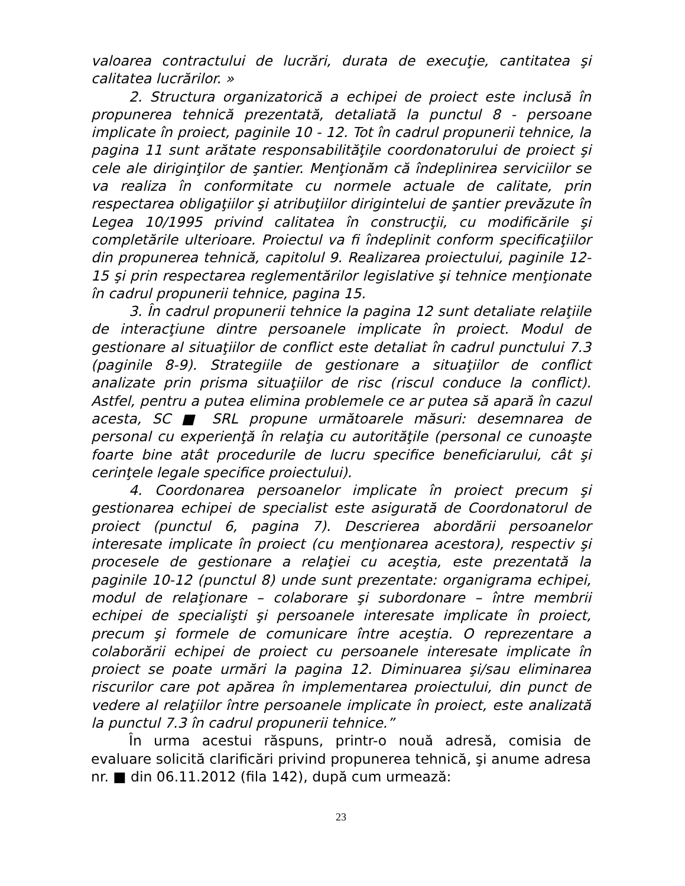valoarea contractului de lucrări, durata de execuţie, cantitatea şi calitatea lucrărilor. »
2. Structura organizatorică a echipei de proiect este inclusă în propunerea tehnică prezentată, detaliată la punctul 8 - persoane implicate în proiect, paginile 10 - 12. Tot în cadrul propunerii tehnice, la pagina 11 sunt arătate responsabilităţile coordonatorului de proiect şi cele ale diriginţilor de şantier. Menţionăm că îndeplinirea serviciilor se va realiza în conformitate cu normele actuale de calitate, prin respectarea obligaţiilor şi atribuţiilor dirigintelui de şantier prevăzute în Legea 10/1995 privind calitatea în construcţii, cu modificările şi completările ulterioare. Proiectul va fi îndeplinit conform specificaţiilor din propunerea tehnică, capitolul 9. Realizarea proiectului, paginile 12-15 şi prin respectarea reglementărilor legislative şi tehnice menţionate în cadrul propunerii tehnice, pagina 15.
3. În cadrul propunerii tehnice la pagina 12 sunt detaliate relaţiile de interacţiune dintre persoanele implicate în proiect. Modul de gestionare al situaţiilor de conflict este detaliat în cadrul punctului 7.3 (paginile 8-9). Strategiile de gestionare a situaţiilor de conflict analizate prin prisma situaţiilor de risc (riscul conduce la conflict). Astfel, pentru a putea elimina problemele ce ar putea să apară în cazul acesta, SC ■ SRL propune următoarele măsuri: desemnarea de personal cu experienţă în relaţia cu autorităţile (personal ce cunoaşte foarte bine atât procedurile de lucru specifice beneficiarului, cât şi cerinţele legale specifice proiectului).
4. Coordonarea persoanelor implicate în proiect precum şi gestionarea echipei de specialist este asigurată de Coordonatorul de proiect (punctul 6, pagina 7). Descrierea abordării persoanelor interesate implicate în proiect (cu menţionarea acestora), respectiv şi procesele de gestionare a relaţiei cu aceştia, este prezentată la paginile 10-12 (punctul 8) unde sunt prezentate: organigrama echipei, modul de relaţionare – colaborare şi subordonare – între membrii echipei de specialişti şi persoanele interesate implicate în proiect, precum şi formele de comunicare între aceştia. O reprezentare a colaborării echipei de proiect cu persoanele interesate implicate în proiect se poate urmări la pagina 12. Diminuarea şi/sau eliminarea riscurilor care pot apărea în implementarea proiectului, din punct de vedere al relaţiilor între persoanele implicate în proiect, este analizată la punctul 7.3 în cadrul propunerii tehnice.”
În urma acestui răspuns, printr-o nouă adresă, comisia de evaluare solicită clarificări privind propunerea tehnică, şi anume adresa nr. ■ din 06.11.2012 (fila 142), după cum urmează:
23